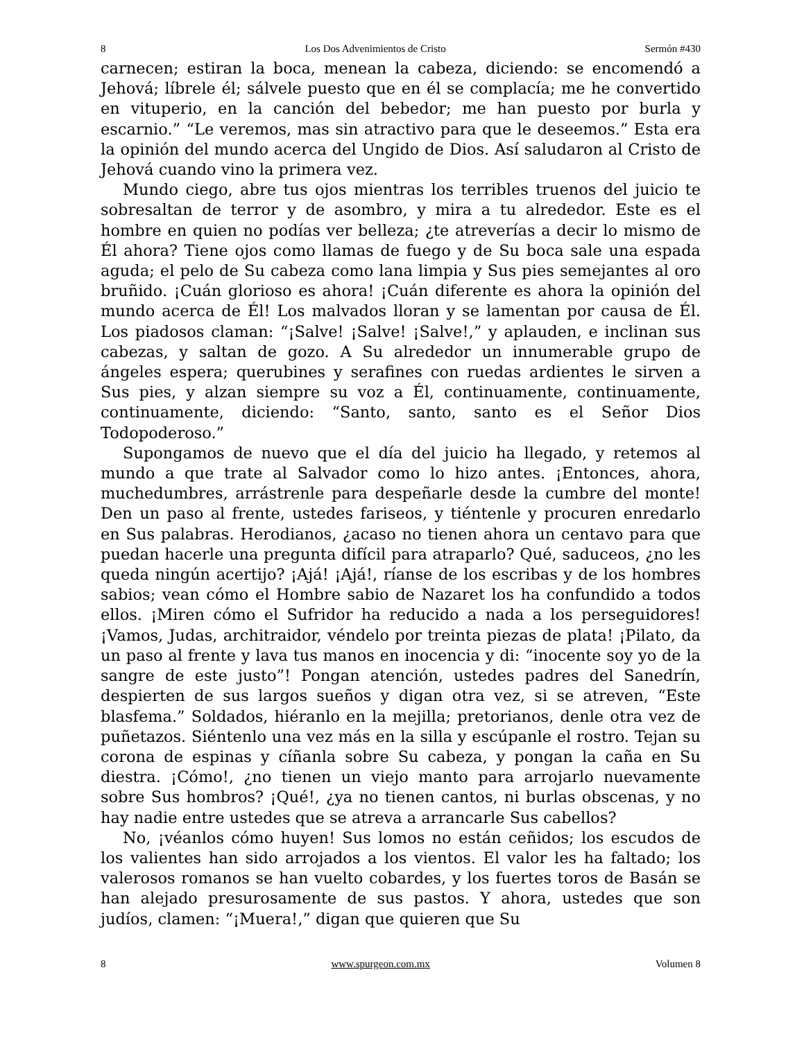8 Los Dos Advenimientos de Cristo Sermón #430
carnecen; estiran la boca, menean la cabeza, diciendo: se encomendó a Jehová; líbrele él; sálvele puesto que en él se complacía; me he convertido en vituperio, en la canción del bebedor; me han puesto por burla y escarnio.” “Le veremos, mas sin atractivo para que le deseemos.” Esta era la opinión del mundo acerca del Ungido de Dios. Así saludaron al Cristo de Jehová cuando vino la primera vez.
Mundo ciego, abre tus ojos mientras los terribles truenos del juicio te sobresaltan de terror y de asombro, y mira a tu alrededor. Este es el hombre en quien no podías ver belleza; ¿te atreverías a decir lo mismo de Él ahora? Tiene ojos como llamas de fuego y de Su boca sale una espada aguda; el pelo de Su cabeza como lana limpia y Sus pies semejantes al oro bruñido. ¡Cuán glorioso es ahora! ¡Cuán diferente es ahora la opinión del mundo acerca de Él! Los malvados lloran y se lamentan por causa de Él. Los piadosos claman: “¡Salve! ¡Salve! ¡Salve!,” y aplauden, e inclinan sus cabezas, y saltan de gozo. A Su alrededor un innumerable grupo de ángeles espera; querubines y serafines con ruedas ardientes le sirven a Sus pies, y alzan siempre su voz a Él, continuamente, continuamente, continuamente, diciendo: “Santo, santo, santo es el Señor Dios Todopoderoso.”
Supongamos de nuevo que el día del juicio ha llegado, y retemos al mundo a que trate al Salvador como lo hizo antes. ¡Entonces, ahora, muchedumbres, arrástrenle para despeñarle desde la cumbre del monte! Den un paso al frente, ustedes fariseos, y tiéntenle y procuren enredarlo en Sus palabras. Herodianos, ¿acaso no tienen ahora un centavo para que puedan hacerle una pregunta difícil para atraparlo? Qué, saduceos, ¿no les queda ningún acertijo? ¡Ajá! ¡Ajá!, ríanse de los escribas y de los hombres sabios; vean cómo el Hombre sabio de Nazaret los ha confundido a todos ellos. ¡Miren cómo el Sufridor ha reducido a nada a los perseguidores! ¡Vamos, Judas, architraidor, véndelo por treinta piezas de plata! ¡Pilato, da un paso al frente y lava tus manos en inocencia y di: “inocente soy yo de la sangre de este justo”! Pongan atención, ustedes padres del Sanedrín, despierten de sus largos sueños y digan otra vez, si se atreven, “Este blasfema.” Soldados, hiéranlo en la mejilla; pretorianos, denle otra vez de puñetazos. Siéntenlo una vez más en la silla y escúpanle el rostro. Tejan su corona de espinas y cíñanla sobre Su cabeza, y pongan la caña en Su diestra. ¡Cómo!, ¿no tienen un viejo manto para arrojarlo nuevamente sobre Sus hombros? ¡Qué!, ¿ya no tienen cantos, ni burlas obscenas, y no hay nadie entre ustedes que se atreva a arrancarle Sus cabellos?
No, ¡véanlos cómo huyen! Sus lomos no están ceñidos; los escudos de los valientes han sido arrojados a los vientos. El valor les ha faltado; los valerosos romanos se han vuelto cobardes, y los fuertes toros de Basán se han alejado presurosamente de sus pastos. Y ahora, ustedes que son judíos, clamen: “¡Muera!,” digan que quieren que Su
8 www.spurgeon.com.mx Volumen 8